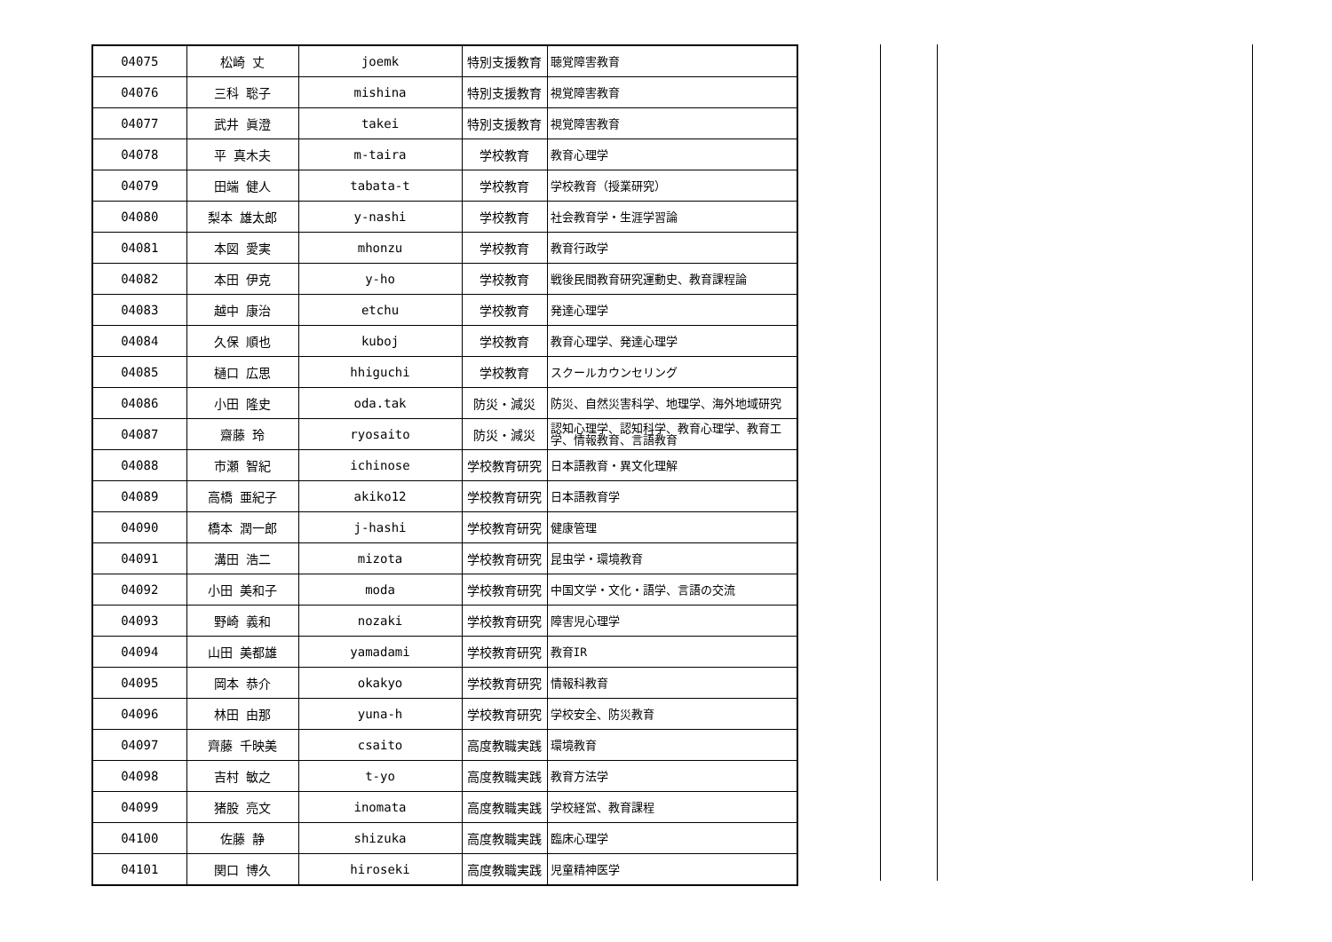| 04075 | 松崎 丈 | joemk | 特別支援教育 | 聴覚障害教育 |
| 04076 | 三科 聡子 | mishina | 特別支援教育 | 視覚障害教育 |
| 04077 | 武井 眞澄 | takei | 特別支援教育 | 視覚障害教育 |
| 04078 | 平 真木夫 | m-taira | 学校教育 | 教育心理学 |
| 04079 | 田端 健人 | tabata-t | 学校教育 | 学校教育（授業研究） |
| 04080 | 梨本 雄太郎 | y-nashi | 学校教育 | 社会教育学・生涯学習論 |
| 04081 | 本図 愛実 | mhonzu | 学校教育 | 教育行政学 |
| 04082 | 本田 伊克 | y-ho | 学校教育 | 戦後民間教育研究運動史、教育課程論 |
| 04083 | 越中 康治 | etchu | 学校教育 | 発達心理学 |
| 04084 | 久保 順也 | kuboj | 学校教育 | 教育心理学、発達心理学 |
| 04085 | 樋口 広思 | hhiguchi | 学校教育 | スクールカウンセリング |
| 04086 | 小田 隆史 | oda.tak | 防災・減災 | 防災、自然災害科学、地理学、海外地域研究 |
| 04087 | 齋藤 玲 | ryosaito | 防災・減災 | 認知心理学、認知科学、教育心理学、教育工学、情報教育、言語教育 |
| 04088 | 市瀬 智紀 | ichinose | 学校教育研究 | 日本語教育・異文化理解 |
| 04089 | 高橋 亜紀子 | akiko12 | 学校教育研究 | 日本語教育学 |
| 04090 | 橋本 潤一郎 | j-hashi | 学校教育研究 | 健康管理 |
| 04091 | 溝田 浩二 | mizota | 学校教育研究 | 昆虫学・環境教育 |
| 04092 | 小田 美和子 | moda | 学校教育研究 | 中国文学・文化・語学、言語の交流 |
| 04093 | 野崎 義和 | nozaki | 学校教育研究 | 障害児心理学 |
| 04094 | 山田 美都雄 | yamadami | 学校教育研究 | 教育IR |
| 04095 | 岡本 恭介 | okakyo | 学校教育研究 | 情報科教育 |
| 04096 | 林田 由那 | yuna-h | 学校教育研究 | 学校安全、防災教育 |
| 04097 | 齊藤 千映美 | csaito | 高度教職実践 | 環境教育 |
| 04098 | 吉村 敏之 | t-yo | 高度教職実践 | 教育方法学 |
| 04099 | 猪股 亮文 | inomata | 高度教職実践 | 学校経営、教育課程 |
| 04100 | 佐藤 静 | shizuka | 高度教職実践 | 臨床心理学 |
| 04101 | 関口 博久 | hiroseki | 高度教職実践 | 児童精神医学 |